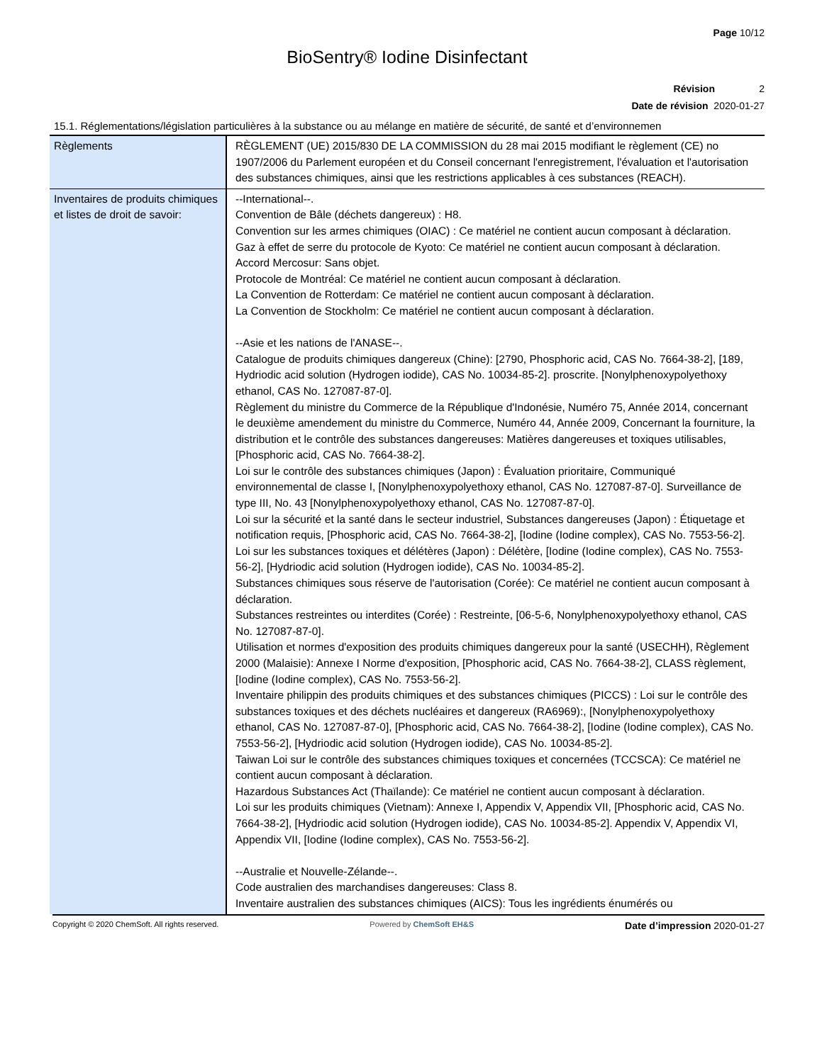Page 10/12
BioSentry® Iodine Disinfectant
Révision 2
Date de révision 2020-01-27
15.1. Réglementations/législation particulières à la substance ou au mélange en matière de sécurité, de santé et d’environnemen
| Règlements | RÈGLEMENT (UE) 2015/830 DE LA COMMISSION du 28 mai 2015 modifiant le règlement (CE) no 1907/2006 du Parlement européen et du Conseil concernant l'enregistrement, l'évaluation et l'autorisation des substances chimiques, ainsi que les restrictions applicables à ces substances (REACH). |
| Inventaires de produits chimiques et listes de droit de savoir: | --International--. Convention de Bâle (déchets dangereux) : H8. Convention sur les armes chimiques (OIAC) : Ce matériel ne contient aucun composant à déclaration. Gaz à effet de serre du protocole de Kyoto: Ce matériel ne contient aucun composant à déclaration. Accord Mercosur: Sans objet. Protocole de Montréal: Ce matériel ne contient aucun composant à déclaration. La Convention de Rotterdam: Ce matériel ne contient aucun composant à déclaration. La Convention de Stockholm: Ce matériel ne contient aucun composant à déclaration. --Asie et les nations de l'ANASE--. Catalogue de produits chimiques dangereux (Chine): [2790, Phosphoric acid, CAS No. 7664-38-2], [189, Hydriodic acid solution (Hydrogen iodide), CAS No. 10034-85-2]. proscrite. [Nonylphenoxypolyethoxy ethanol, CAS No. 127087-87-0]. Règlement du ministre du Commerce de la République d'Indonésie, Numéro 75, Année 2014, concernant le deuxième amendement du ministre du Commerce, Numéro 44, Année 2009, Concernant la fourniture, la distribution et le contrôle des substances dangereuses: Matières dangereuses et toxiques utilisables, [Phosphoric acid, CAS No. 7664-38-2]. Loi sur le contrôle des substances chimiques (Japon) : Évaluation prioritaire, Communiqué environnemental de classe I, [Nonylphenoxypolyethoxy ethanol, CAS No. 127087-87-0]. Surveillance de type III, No. 43 [Nonylphenoxypolyethoxy ethanol, CAS No. 127087-87-0]. Loi sur la sécurité et la santé dans le secteur industriel, Substances dangereuses (Japon) : Étiquetage et notification requis, [Phosphoric acid, CAS No. 7664-38-2], [Iodine (Iodine complex), CAS No. 7553-56-2]. Loi sur les substances toxiques et délétères (Japon) : Délétère, [Iodine (Iodine complex), CAS No. 7553-56-2], [Hydriodic acid solution (Hydrogen iodide), CAS No. 10034-85-2]. Substances chimiques sous réserve de l'autorisation (Corée): Ce matériel ne contient aucun composant à déclaration. Substances restreintes ou interdites (Corée) : Restreinte, [06-5-6, Nonylphenoxypolyethoxy ethanol, CAS No. 127087-87-0]. Utilisation et normes d'exposition des produits chimiques dangereux pour la santé (USECHH), Règlement 2000 (Malaisie): Annexe I Norme d'exposition, [Phosphoric acid, CAS No. 7664-38-2], CLASS règlement, [Iodine (Iodine complex), CAS No. 7553-56-2]. Inventaire philippin des produits chimiques et des substances chimiques (PICCS) : Loi sur le contrôle des substances toxiques et des déchets nucléaires et dangereux (RA6969):, [Nonylphenoxypolyethoxy ethanol, CAS No. 127087-87-0], [Phosphoric acid, CAS No. 7664-38-2], [Iodine (Iodine complex), CAS No. 7553-56-2], [Hydriodic acid solution (Hydrogen iodide), CAS No. 10034-85-2]. Taiwan Loi sur le contrôle des substances chimiques toxiques et concernées (TCCSCA): Ce matériel ne contient aucun composant à déclaration. Hazardous Substances Act (Thaïlande): Ce matériel ne contient aucun composant à déclaration. Loi sur les produits chimiques (Vietnam): Annexe I, Appendix V, Appendix VII, [Phosphoric acid, CAS No. 7664-38-2], [Hydriodic acid solution (Hydrogen iodide), CAS No. 10034-85-2]. Appendix V, Appendix VI, Appendix VII, [Iodine (Iodine complex), CAS No. 7553-56-2]. --Australie et Nouvelle-Zélande--. Code australien des marchandises dangereuses: Class 8. Inventaire australien des substances chimiques (AICS): Tous les ingrédients énumérés ou |
Copyright © 2020 ChemSoft. All rights reserved. Powered by ChemSoft EH&S Date d’impression 2020-01-27